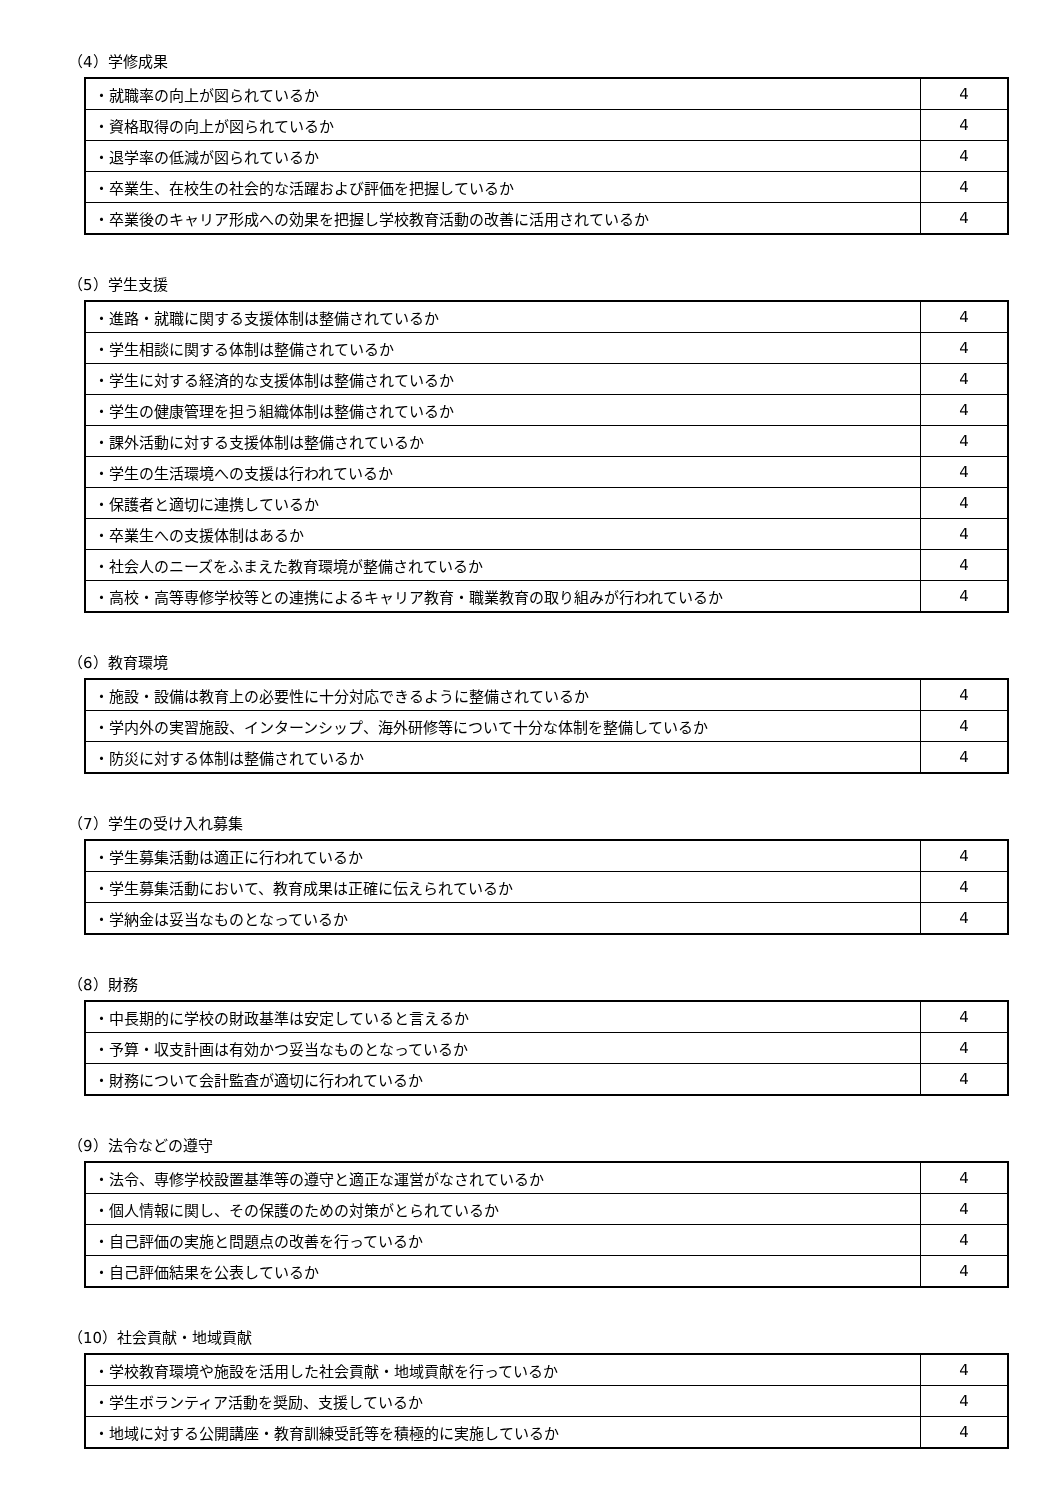（4）学修成果
| ・就職率の向上が図られているか | 4 |
| ・資格取得の向上が図られているか | 4 |
| ・退学率の低減が図られているか | 4 |
| ・卒業生、在校生の社会的な活躍および評価を把握しているか | 4 |
| ・卒業後のキャリア形成への効果を把握し学校教育活動の改善に活用されているか | 4 |
（5）学生支援
| ・進路・就職に関する支援体制は整備されているか | 4 |
| ・学生相談に関する体制は整備されているか | 4 |
| ・学生に対する経済的な支援体制は整備されているか | 4 |
| ・学生の健康管理を担う組織体制は整備されているか | 4 |
| ・課外活動に対する支援体制は整備されているか | 4 |
| ・学生の生活環境への支援は行われているか | 4 |
| ・保護者と適切に連携しているか | 4 |
| ・卒業生への支援体制はあるか | 4 |
| ・社会人のニーズをふまえた教育環境が整備されているか | 4 |
| ・高校・高等専修学校等との連携によるキャリア教育・職業教育の取り組みが行われているか | 4 |
（6）教育環境
| ・施設・設備は教育上の必要性に十分対応できるように整備されているか | 4 |
| ・学内外の実習施設、インターンシップ、海外研修等について十分な体制を整備しているか | 4 |
| ・防災に対する体制は整備されているか | 4 |
（7）学生の受け入れ募集
| ・学生募集活動は適正に行われているか | 4 |
| ・学生募集活動において、教育成果は正確に伝えられているか | 4 |
| ・学納金は妥当なものとなっているか | 4 |
（8）財務
| ・中長期的に学校の財政基準は安定していると言えるか | 4 |
| ・予算・収支計画は有効かつ妥当なものとなっているか | 4 |
| ・財務について会計監査が適切に行われているか | 4 |
（9）法令などの遵守
| ・法令、専修学校設置基準等の遵守と適正な運営がなされているか | 4 |
| ・個人情報に関し、その保護のための対策がとられているか | 4 |
| ・自己評価の実施と問題点の改善を行っているか | 4 |
| ・自己評価結果を公表しているか | 4 |
（10）社会貢献・地域貢献
| ・学校教育環境や施設を活用した社会貢献・地域貢献を行っているか | 4 |
| ・学生ボランティア活動を奨励、支援しているか | 4 |
| ・地域に対する公開講座・教育訓練受託等を積極的に実施しているか | 4 |